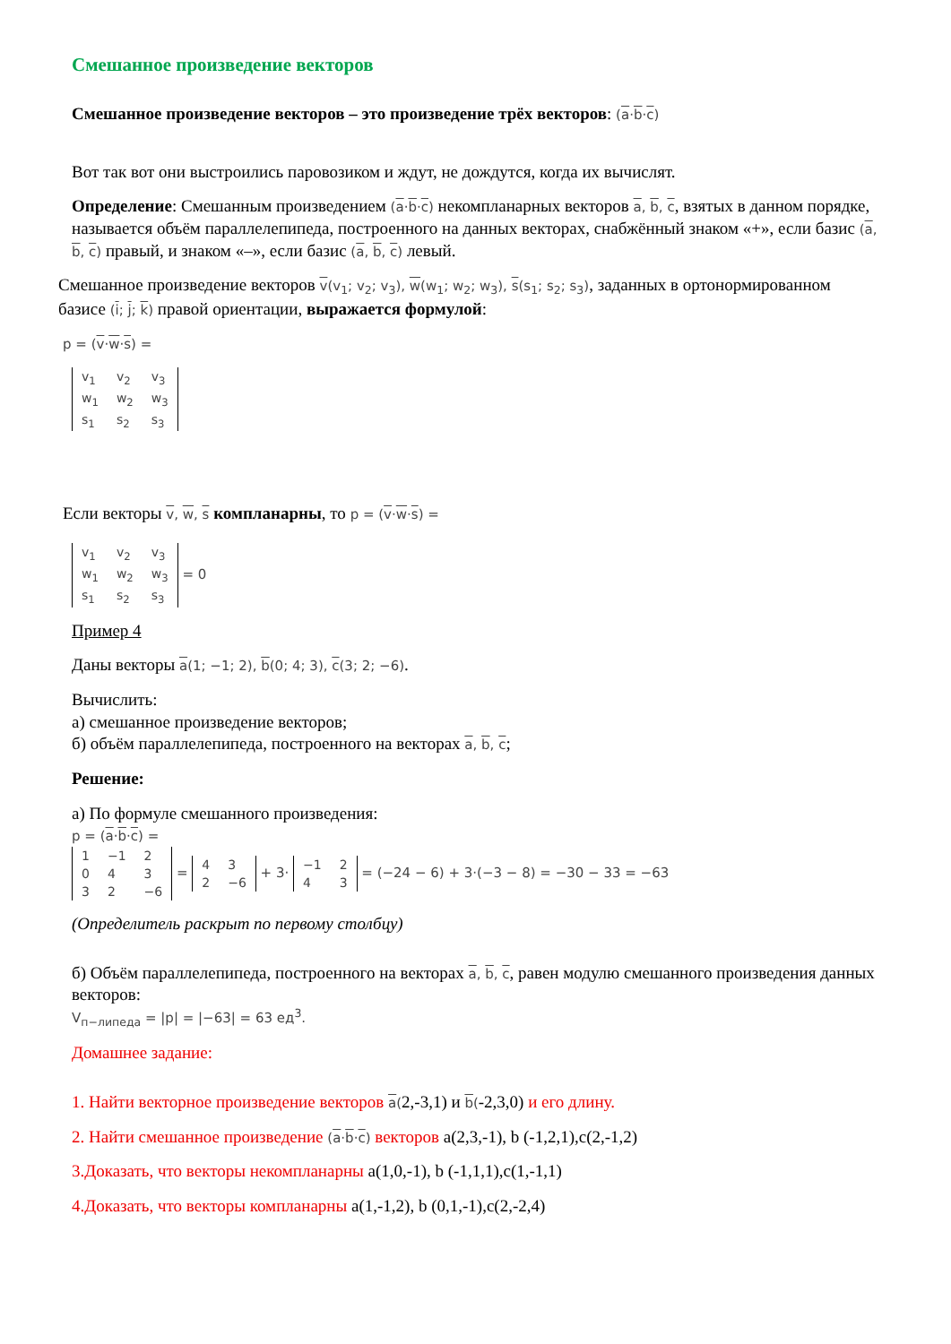Смешанное произведение векторов
Смешанное произведение векторов – это произведение трёх векторов: (a·b·c)
Вот так вот они выстроились паровозиком и ждут, не дождутся, когда их вычислят.
Определение: Смешанным произведением (a·b·c) некомпланарных векторов a, b, c, взятых в данном порядке, называется объём параллелепипеда, построенного на данных векторах, снабжённый знаком «+», если базис (a, b, c) правый, и знаком «–», если базис (a, b, c) левый.
Смешанное произведение векторов v(v<sub>1</sub>; v<sub>2</sub>; v<sub>3</sub>), w(w<sub>1</sub>; w<sub>2</sub>; w<sub>3</sub>), s(s<sub>1</sub>; s<sub>2</sub>; s<sub>3</sub>), заданных в ортонормированном базисе (i; j; k) правой ориентации, выражается формулой:
p = (v·w·s) =
| v<sub>1</sub> | v<sub>2</sub> | v<sub>3</sub> |
| w<sub>1</sub> | w<sub>2</sub> | w<sub>3</sub> |
| s<sub>1</sub> | s<sub>2</sub> | s<sub>3</sub> |
Если векторы v, w, s компланарны, то p = (v·w·s) =
| v<sub>1</sub> | v<sub>2</sub> | v<sub>3</sub> |
| w<sub>1</sub> | w<sub>2</sub> | w<sub>3</sub> |
| s<sub>1</sub> | s<sub>2</sub> | s<sub>3</sub> |
= 0
Пример 4
Даны векторы a(1; −1; 2), b(0; 4; 3), c(3; 2; −6).
Вычислить:
а) смешанное произведение векторов;
б) объём параллелепипеда, построенного на векторах a, b, c;
Решение:
а) По формуле смешанного произведения:
p = (a·b·c) =
| 1 | −1 | 2 |
| 0 | 4 | 3 |
| 3 | 2 | −6 |
=
| 4 | 3 |
| 2 | −6 |
+ 3·
| −1 | 2 |
| 4 | 3 |
= (−24 − 6) + 3·(−3 − 8) = −30 − 33 = −63
(Определитель раскрыт по первому столбцу)
б) Объём параллелепипеда, построенного на векторах a, b, c, равен модулю смешанного произведения данных векторов:
V<sub>п−липеда</sub> = |p| = |−63| = 63 ед<sup>3</sup>.
Домашнее задание:
1. Найти векторное произведение векторов a(2,-3,1) и b(-2,3,0) и его длину.
2. Найти смешанное произведение (a·b·c) векторов a(2,3,-1), b (-1,2,1),c(2,-1,2)
3.Доказать, что векторы некомпланарны a(1,0,-1), b (-1,1,1),c(1,-1,1)
4.Доказать, что векторы компланарны a(1,-1,2), b (0,1,-1),c(2,-2,4)